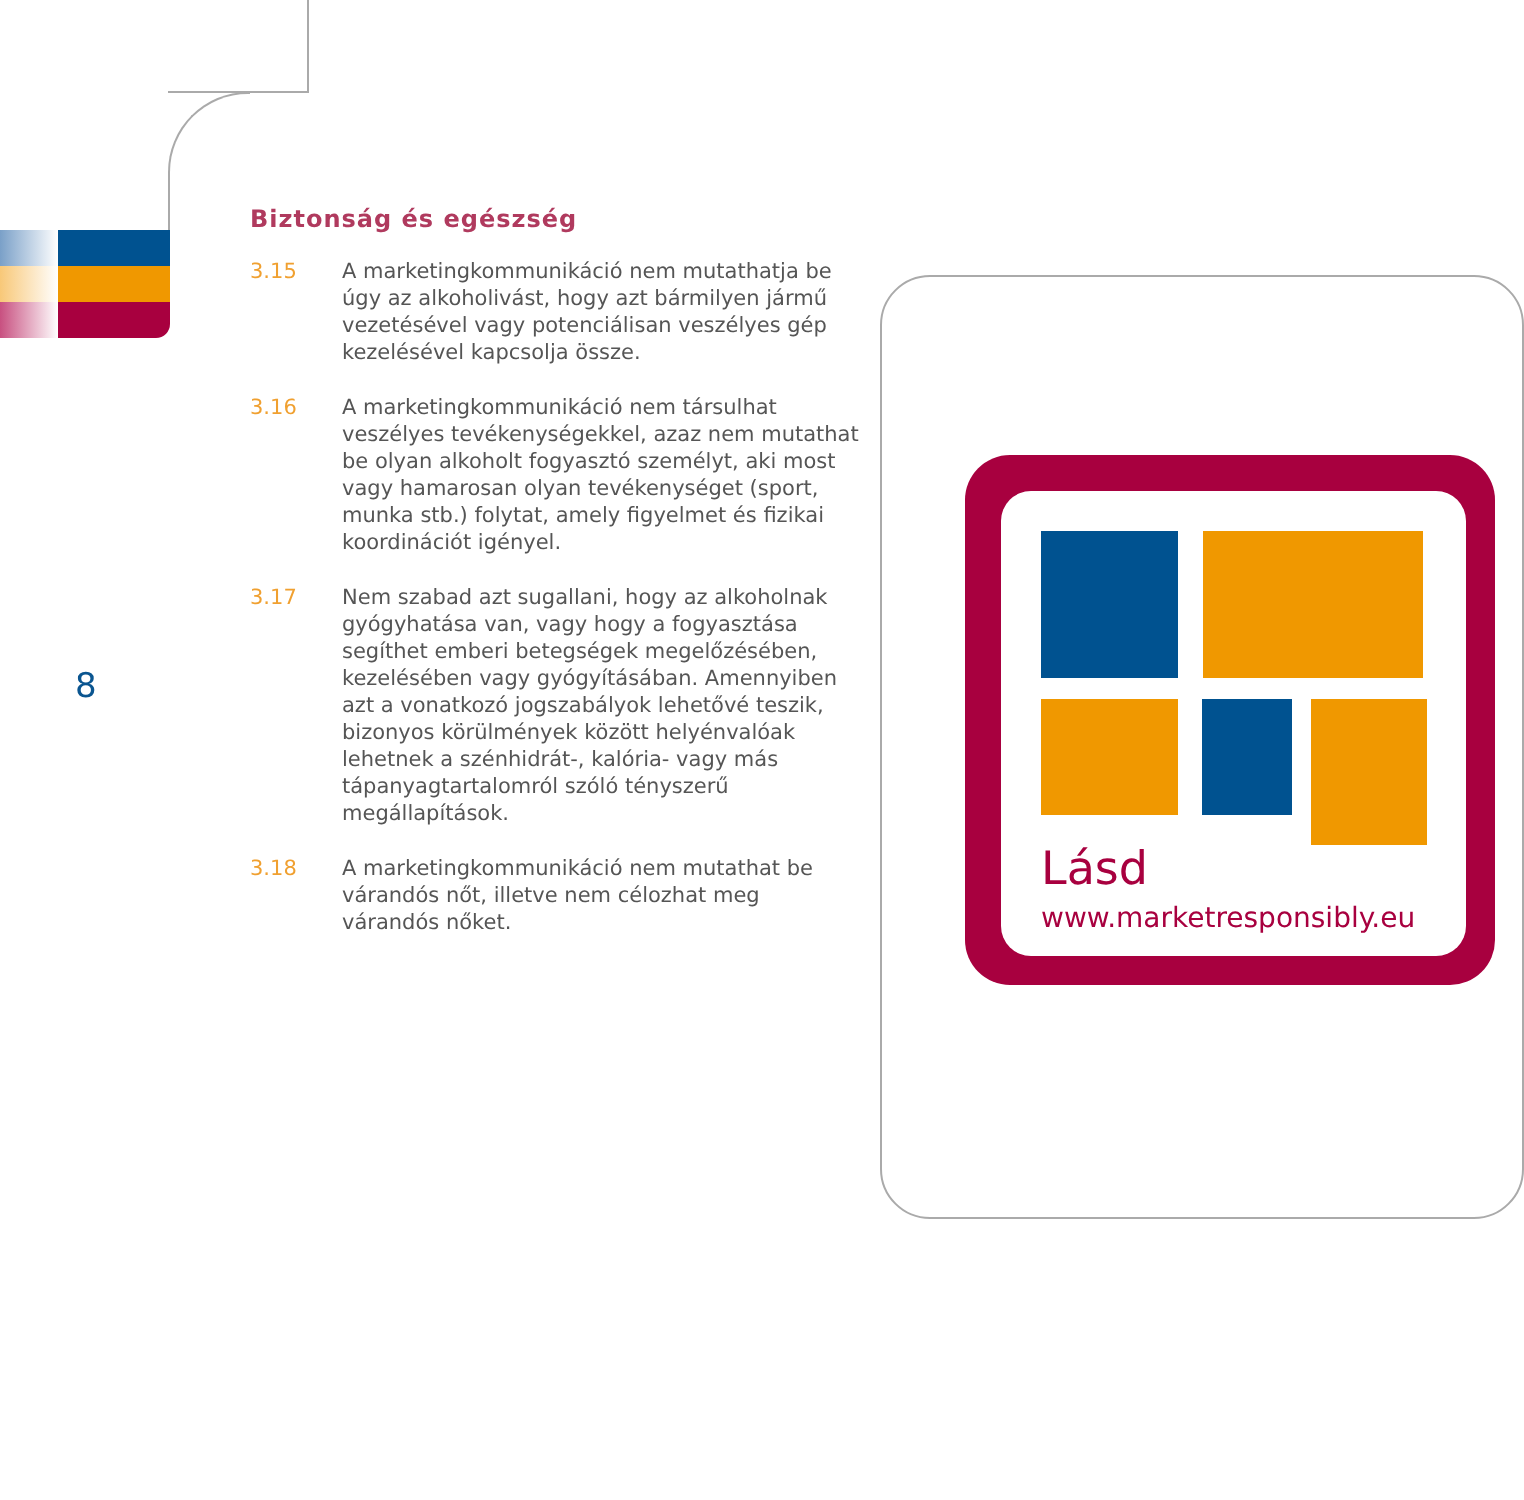Biztonság és egészség
3.15 A marketingkommunikáció nem mutathatja be úgy az alkoholivást, hogy azt bármilyen jármű vezetésével vagy potenciálisan veszélyes gép kezelésével kapcsolja össze.
3.16 A marketingkommunikáció nem társulhat veszélyes tevékenységekkel, azaz nem mutathat be olyan alkoholt fogyasztó személyt, aki most vagy hamarosan olyan tevékenységet (sport, munka stb.) folytat, amely figyelmet és fizikai koordinációt igényel.
3.17 Nem szabad azt sugallani, hogy az alkoholnak gyógyhatása van, vagy hogy a fogyasztása segíthet emberi betegségek megelőzésében, kezelésében vagy gyógyításában. Amennyiben azt a vonatkozó jogszabályok lehetővé teszik, bizonyos körülmények között helyénvalóak lehetnek a szénhidrát-, kalória- vagy más tápanyagtartalomról szóló tényszerű megállapítások.
3.18 A marketingkommunikáció nem mutathat be várandós nőt, illetve nem célozhat meg várandós nőket.
8
Lásd
www.marketresponsibly.eu